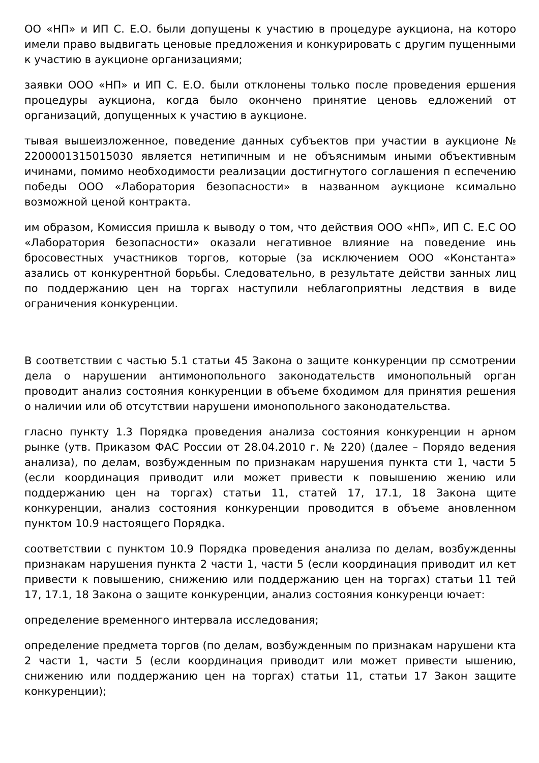ОО «НП» и ИП С. Е.О. были допущены к участию в процедуре аукциона, на которо имели право выдвигать ценовые предложения и конкурировать с другим пущенными к участию в аукционе организациями;
заявки ООО «НП» и ИП С. Е.О. были отклонены только после проведения ершения процедуры аукциона, когда было окончено принятие ценовь едложений от организаций, допущенных к участию в аукционе.
тывая вышеизложенное, поведение данных субъектов при участии в аукционе № 2200001315015030 является нетипичным и не объяснимым иными объективным ичинами, помимо необходимости реализации достигнутого соглашения п еспечению победы ООО «Лаборатория безопасности» в названном аукционе ксимально возможной ценой контракта.
им образом, Комиссия пришла к выводу о том, что действия ООО «НП», ИП С. Е.С ОО «Лаборатория безопасности» оказали негативное влияние на поведение инь бросовестных участников торгов, которые (за исключением ООО «Константа» азались от конкурентной борьбы. Следовательно, в результате действи занных лиц по поддержанию цен на торгах наступили неблагоприятны ледствия в виде ограничения конкуренции.
В соответствии с частью 5.1 статьи 45 Закона о защите конкуренции пр ссмотрении дела о нарушении антимонопольного законодательств имонопольный орган проводит анализ состояния конкуренции в объеме бходимом для принятия решения о наличии или об отсутствии нарушени имонопольного законодательства.
гласно пункту 1.3 Порядка проведения анализа состояния конкуренции н арном рынке (утв. Приказом ФАС России от 28.04.2010 г. № 220) (далее – Порядо ведения анализа), по делам, возбужденным по признакам нарушения пункта сти 1, части 5 (если координация приводит или может привести к повышению жению или поддержанию цен на торгах) статьи 11, статей 17, 17.1, 18 Закона щите конкуренции, анализ состояния конкуренции проводится в объеме ановленном пунктом 10.9 настоящего Порядка.
соответствии с пунктом 10.9 Порядка проведения анализа по делам, возбужденны признакам нарушения пункта 2 части 1, части 5 (если координация приводит ил кет привести к повышению, снижению или поддержанию цен на торгах) статьи 11 тей 17, 17.1, 18 Закона о защите конкуренции, анализ состояния конкуренци ючает:
определение временного интервала исследования;
определение предмета торгов (по делам, возбужденным по признакам нарушени кта 2 части 1, части 5 (если координация приводит или может привести ышению, снижению или поддержанию цен на торгах) статьи 11, статьи 17 Закон защите конкуренции);